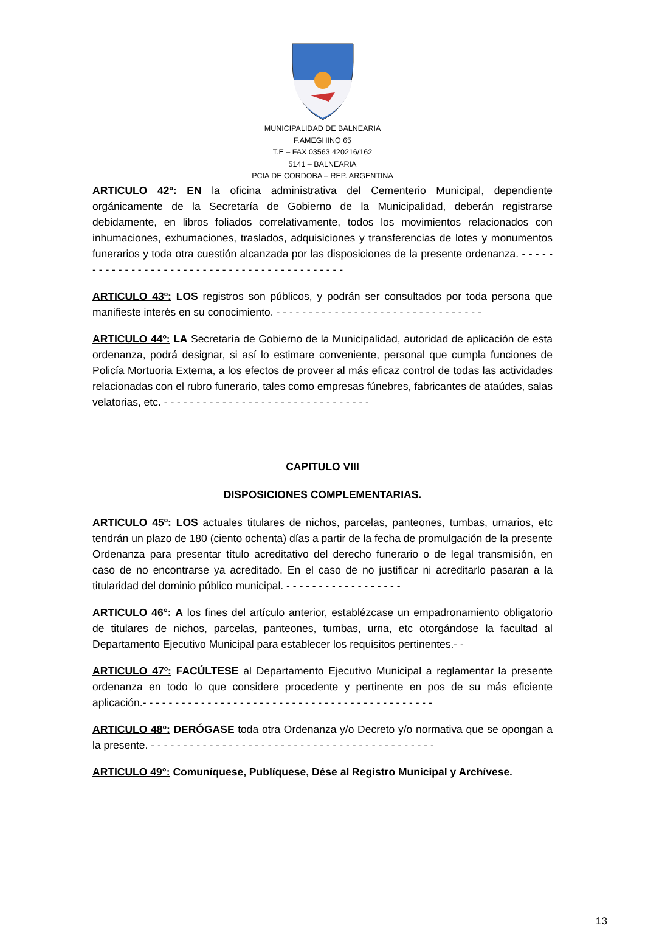MUNICIPALIDAD DE BALNEARIA
F.AMEGHINO 65
T.E – FAX 03563 420216/162
5141 – BALNEARIA
PCIA DE CORDOBA – REP. ARGENTINA
ARTICULO 42º: EN la oficina administrativa del Cementerio Municipal, dependiente orgánicamente de la Secretaría de Gobierno de la Municipalidad, deberán registrarse debidamente, en libros foliados correlativamente, todos los movimientos relacionados con inhumaciones, exhumaciones, traslados, adquisiciones y transferencias de lotes y monumentos funerarios y toda otra cuestión alcanzada por las disposiciones de la presente ordenanza. - - - - - - - - - - - - - - - - - - - - - - - - - - - - - - - - - - - - - - - - - - - -
ARTICULO 43º: LOS registros son públicos, y podrán ser consultados por toda persona que manifieste interés en su conocimiento. - - - - - - - - - - - - - - - - - - - - - - - - - - - - - - - -
ARTICULO 44º: LA Secretaría de Gobierno de la Municipalidad, autoridad de aplicación de esta ordenanza, podrá designar, si así lo estimare conveniente, personal que cumpla funciones de Policía Mortuoria Externa, a los efectos de proveer al más eficaz control de todas las actividades relacionadas con el rubro funerario, tales como empresas fúnebres, fabricantes de ataúdes, salas velatorias, etc. - - - - - - - - - - - - - - - - - - - - - - - - - - - - - - - -
CAPITULO VIII
DISPOSICIONES COMPLEMENTARIAS.
ARTICULO 45º: LOS actuales titulares de nichos, parcelas, panteones, tumbas, urnarios, etc tendrán un plazo de 180 (ciento ochenta) días a partir de la fecha de promulgación de la presente Ordenanza para presentar título acreditativo del derecho funerario o de legal transmisión, en caso de no encontrarse ya acreditado. En el caso de no justificar ni acreditarlo pasaran a la titularidad del dominio público municipal. - - - - - - - - - - - - - - - - - -
ARTICULO 46°: A los fines del artículo anterior, establézcase un empadronamiento obligatorio de titulares de nichos, parcelas, panteones, tumbas, urna, etc otorgándose la facultad al Departamento Ejecutivo Municipal para establecer los requisitos pertinentes.- -
ARTICULO 47º: FACÚLTESE al Departamento Ejecutivo Municipal a reglamentar la presente ordenanza en todo lo que considere procedente y pertinente en pos de su más eficiente aplicación.- - - - - - - - - - - - - - - - - - - - - - - - - - - - - - - - - - - - - - - - - - - - -
ARTICULO 48º: DERÓGASE toda otra Ordenanza y/o Decreto y/o normativa que se opongan a la presente. - - - - - - - - - - - - - - - - - - - - - - - - - - - - - - - - - - - - - - - - - - - -
ARTICULO 49°: Comuníquese, Publíquese, Dése al Registro Municipal y Archívese.
13